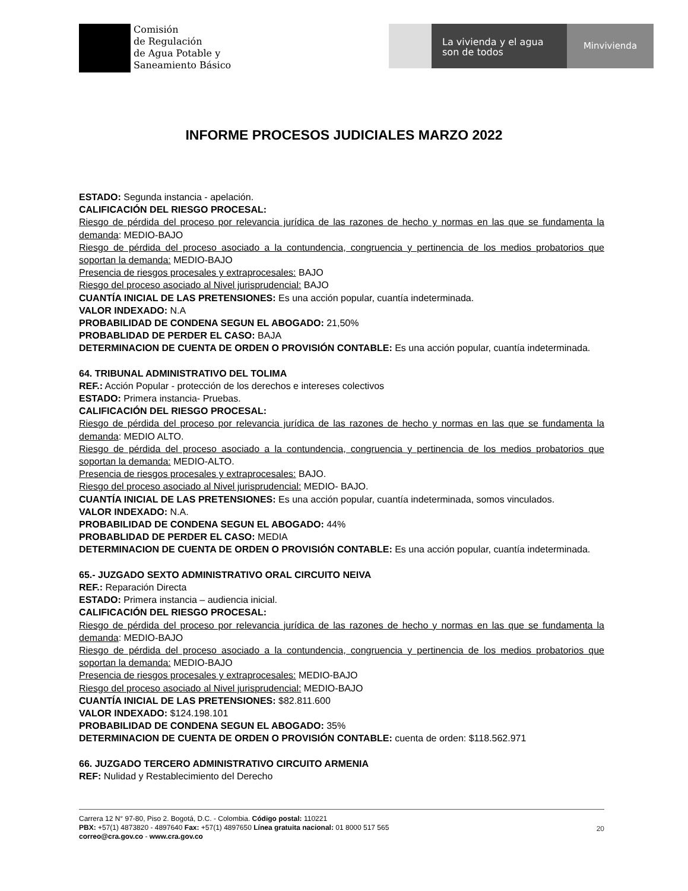Comisión
de Regulación
de Agua Potable y
Saneamiento Básico
La vivienda y el agua
son de todos
Minvivienda
INFORME PROCESOS JUDICIALES MARZO 2022
ESTADO: Segunda instancia - apelación.
CALIFICACIÓN DEL RIESGO PROCESAL:
Riesgo de pérdida del proceso por relevancia jurídica de las razones de hecho y normas en las que se fundamenta la demanda: MEDIO-BAJO
Riesgo de pérdida del proceso asociado a la contundencia, congruencia y pertinencia de los medios probatorios que soportan la demanda: MEDIO-BAJO
Presencia de riesgos procesales y extraprocesales: BAJO
Riesgo del proceso asociado al Nivel jurisprudencial: BAJO
CUANTÍA INICIAL DE LAS PRETENSIONES: Es una acción popular, cuantía indeterminada.
VALOR INDEXADO: N.A
PROBABILIDAD DE CONDENA SEGUN EL ABOGADO: 21,50%
PROBABLIDAD DE PERDER EL CASO: BAJA
DETERMINACION DE CUENTA DE ORDEN O PROVISIÓN CONTABLE: Es una acción popular, cuantía indeterminada.
64. TRIBUNAL ADMINISTRATIVO DEL TOLIMA
REF.: Acción Popular - protección de los derechos e intereses colectivos
ESTADO: Primera instancia- Pruebas.
CALIFICACIÓN DEL RIESGO PROCESAL:
Riesgo de pérdida del proceso por relevancia jurídica de las razones de hecho y normas en las que se fundamenta la demanda: MEDIO ALTO.
Riesgo de pérdida del proceso asociado a la contundencia, congruencia y pertinencia de los medios probatorios que soportan la demanda: MEDIO-ALTO.
Presencia de riesgos procesales y extraprocesales: BAJO.
Riesgo del proceso asociado al Nivel jurisprudencial: MEDIO- BAJO.
CUANTÍA INICIAL DE LAS PRETENSIONES: Es una acción popular, cuantía indeterminada, somos vinculados.
VALOR INDEXADO: N.A.
PROBABILIDAD DE CONDENA SEGUN EL ABOGADO: 44%
PROBABLIDAD DE PERDER EL CASO: MEDIA
DETERMINACION DE CUENTA DE ORDEN O PROVISIÓN CONTABLE: Es una acción popular, cuantía indeterminada.
65.- JUZGADO SEXTO ADMINISTRATIVO ORAL CIRCUITO NEIVA
REF.: Reparación Directa
ESTADO: Primera instancia – audiencia inicial.
CALIFICACIÓN DEL RIESGO PROCESAL:
Riesgo de pérdida del proceso por relevancia jurídica de las razones de hecho y normas en las que se fundamenta la demanda: MEDIO-BAJO
Riesgo de pérdida del proceso asociado a la contundencia, congruencia y pertinencia de los medios probatorios que soportan la demanda: MEDIO-BAJO
Presencia de riesgos procesales y extraprocesales: MEDIO-BAJO
Riesgo del proceso asociado al Nivel jurisprudencial: MEDIO-BAJO
CUANTÍA INICIAL DE LAS PRETENSIONES: $82.811.600
VALOR INDEXADO: $124.198.101
PROBABILIDAD DE CONDENA SEGUN EL ABOGADO: 35%
DETERMINACION DE CUENTA DE ORDEN O PROVISIÓN CONTABLE: cuenta de orden: $118.562.971
66. JUZGADO TERCERO ADMINISTRATIVO CIRCUITO ARMENIA
REF: Nulidad y Restablecimiento del Derecho
Carrera 12 N° 97-80, Piso 2. Bogotá, D.C. - Colombia. Código postal: 110221
PBX: +57(1) 4873820 - 4897640 Fax: +57(1) 4897650 Línea gratuita nacional: 01 8000 517 565
correo@cra.gov.co - www.cra.gov.co
20